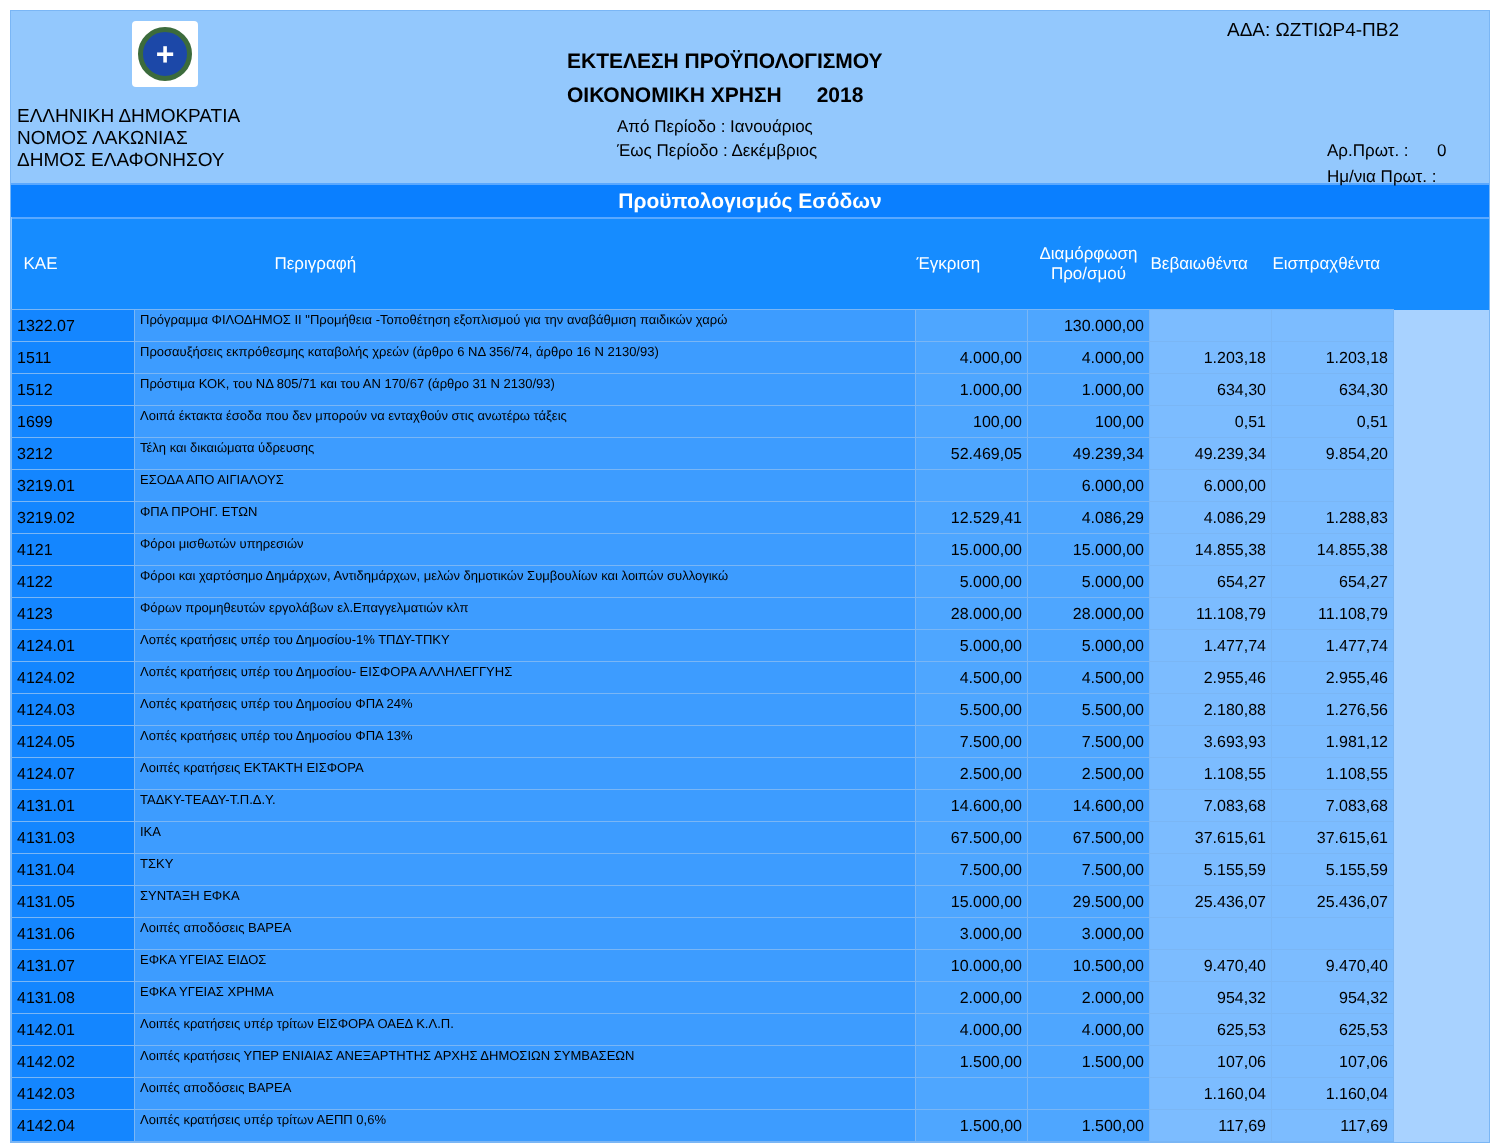+
ΕΛΛΗΝΙΚΗ ΔΗΜΟΚΡΑΤΙΑ
ΝΟΜΟΣ ΛΑΚΩΝΙΑΣ
ΔΗΜΟΣ ΕΛΑΦΟΝΗΣΟΥ
ΕΚΤΕΛΕΣΗ ΠΡΟΫΠΟΛΟΓΙΣΜΟΥ
ΟΙΚΟΝΟΜΙΚΗ ΧΡΗΣΗ 2018
Από Περίοδο : Ιανουάριος
Έως Περίοδο : Δεκέμβριος
ΑΔΑ: ΩΖΤΙΩΡ4-ΠΒ2
Αρ.Πρωτ. : 0
Ημ/νια Πρωτ. :
Προϋπολογισμός Εσόδων
| ΚΑΕ | Περιγραφή | Έγκριση | Διαμόρφωση Προ/σμού | Βεβαιωθέντα | Εισπραχθέντα | |
| --- | --- | --- | --- | --- | --- | --- |
| 1322.07 | Πρόγραμμα ΦΙΛΟΔΗΜΟΣ ΙΙ "Προμήθεια -Τοποθέτηση εξοπλισμού για την αναβάθμιση παιδικών χαρώ | | 130.000,00 | | | |
| 1511 | Προσαυξήσεις εκπρόθεσμης καταβολής χρεών (άρθρο 6 ΝΔ 356/74, άρθρο 16 Ν 2130/93) | 4.000,00 | 4.000,00 | 1.203,18 | 1.203,18 | |
| 1512 | Πρόστιμα ΚΟΚ, του ΝΔ 805/71 και του ΑΝ 170/67 (άρθρο 31 Ν 2130/93) | 1.000,00 | 1.000,00 | 634,30 | 634,30 | |
| 1699 | Λοιπά έκτακτα έσοδα που δεν μπορούν να ενταχθούν στις ανωτέρω τάξεις | 100,00 | 100,00 | 0,51 | 0,51 | |
| 3212 | Τέλη και δικαιώματα ύδρευσης | 52.469,05 | 49.239,34 | 49.239,34 | 9.854,20 | |
| 3219.01 | ΕΣΟΔΑ ΑΠΟ ΑΙΓΙΑΛΟΥΣ | | 6.000,00 | 6.000,00 | | |
| 3219.02 | ΦΠΑ ΠΡΟΗΓ. ΕΤΩΝ | 12.529,41 | 4.086,29 | 4.086,29 | 1.288,83 | |
| 4121 | Φόροι μισθωτών υπηρεσιών | 15.000,00 | 15.000,00 | 14.855,38 | 14.855,38 | |
| 4122 | Φόροι και χαρτόσημο Δημάρχων, Αντιδημάρχων, μελών δημοτικών Συμβουλίων και λοιπών συλλογικώ | 5.000,00 | 5.000,00 | 654,27 | 654,27 | |
| 4123 | Φόρων προμηθευτών εργολάβων ελ.Επαγγελματιών κλπ | 28.000,00 | 28.000,00 | 11.108,79 | 11.108,79 | |
| 4124.01 | Λοπές κρατήσεις υπέρ του Δημοσίου-1% ΤΠΔΥ-ΤΠΚΥ | 5.000,00 | 5.000,00 | 1.477,74 | 1.477,74 | |
| 4124.02 | Λοπές κρατήσεις υπέρ του Δημοσίου- ΕΙΣΦΟΡΑ ΑΛΛΗΛΕΓΓΥΗΣ | 4.500,00 | 4.500,00 | 2.955,46 | 2.955,46 | |
| 4124.03 | Λοπές κρατήσεις υπέρ του Δημοσίου ΦΠΑ 24% | 5.500,00 | 5.500,00 | 2.180,88 | 1.276,56 | |
| 4124.05 | Λοπές κρατήσεις υπέρ του Δημοσίου ΦΠΑ 13% | 7.500,00 | 7.500,00 | 3.693,93 | 1.981,12 | |
| 4124.07 | Λοιπές κρατήσεις ΕΚΤΑΚΤΗ ΕΙΣΦΟΡΑ | 2.500,00 | 2.500,00 | 1.108,55 | 1.108,55 | |
| 4131.01 | ΤΑΔΚΥ-ΤΕΑΔΥ-Τ.Π.Δ.Υ. | 14.600,00 | 14.600,00 | 7.083,68 | 7.083,68 | |
| 4131.03 | ΙΚΑ | 67.500,00 | 67.500,00 | 37.615,61 | 37.615,61 | |
| 4131.04 | ΤΣΚΥ | 7.500,00 | 7.500,00 | 5.155,59 | 5.155,59 | |
| 4131.05 | ΣΥΝΤΑΞΗ ΕΦΚΑ | 15.000,00 | 29.500,00 | 25.436,07 | 25.436,07 | |
| 4131.06 | Λοιπές αποδόσεις ΒΑΡΕΑ | 3.000,00 | 3.000,00 | | | |
| 4131.07 | ΕΦΚΑ ΥΓΕΙΑΣ ΕΙΔΟΣ | 10.000,00 | 10.500,00 | 9.470,40 | 9.470,40 | |
| 4131.08 | ΕΦΚΑ ΥΓΕΙΑΣ ΧΡΗΜΑ | 2.000,00 | 2.000,00 | 954,32 | 954,32 | |
| 4142.01 | Λοιπές κρατήσεις υπέρ τρίτων ΕΙΣΦΟΡΑ ΟΑΕΔ Κ.Λ.Π. | 4.000,00 | 4.000,00 | 625,53 | 625,53 | |
| 4142.02 | Λοιπές κρατήσεις ΥΠΕΡ ΕΝΙΑΙΑΣ ΑΝΕΞΑΡΤΗΤΗΣ ΑΡΧΗΣ ΔΗΜΟΣΙΩΝ ΣΥΜΒΑΣΕΩΝ | 1.500,00 | 1.500,00 | 107,06 | 107,06 | |
| 4142.03 | Λοιπές αποδόσεις ΒΑΡΕΑ | | | 1.160,04 | 1.160,04 | |
| 4142.04 | Λοιπές κρατήσεις υπέρ τρίτων ΑΕΠΠ 0,6% | 1.500,00 | 1.500,00 | 117,69 | 117,69 | |